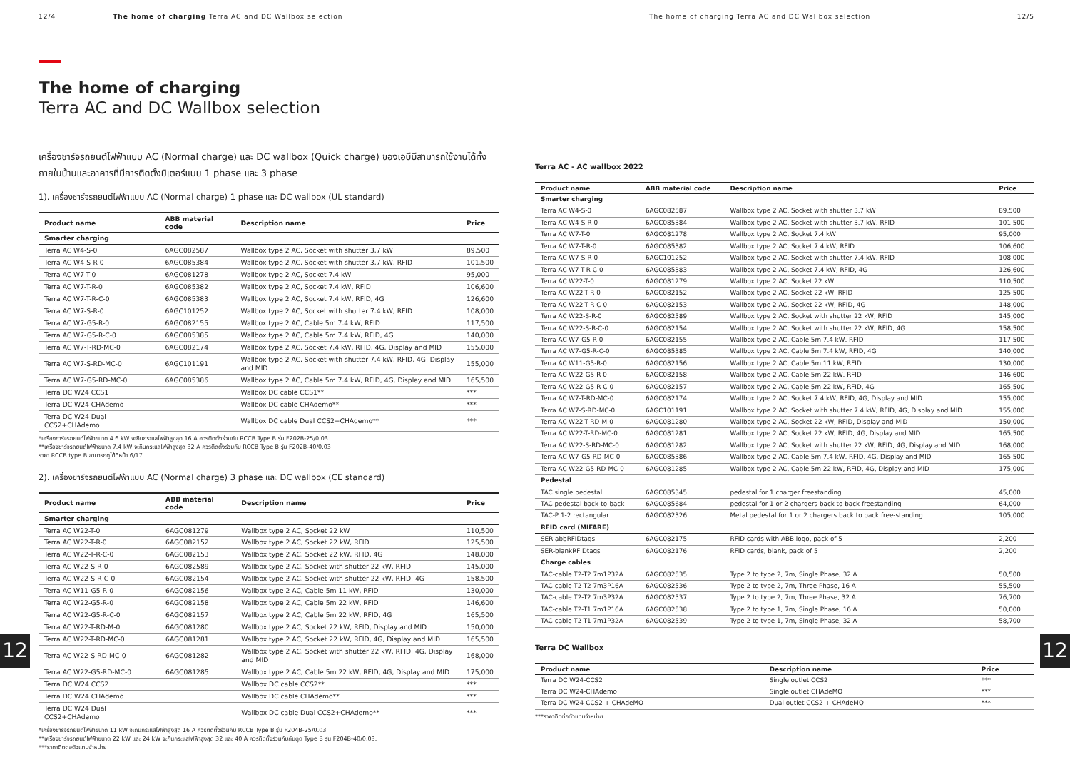12/4 The home of charging Terra AC and DC Wallbox selection
The home of charging
Terra AC and DC Wallbox selection
เครื่องชาร์จรถยนต์ไฟฟ้าแบบ AC (Normal charge) และ DC wallbox (Quick charge) ของเอบีบีสามารถใช้งานได้ทั้ง
ภายในบ้านและอาคารที่มีการติดตั้งมิเตอร์แบบ 1 phase และ 3 phase
1). เครื่องชาร์จรถยนต์ไฟฟ้าแบบ AC (Normal charge) 1 phase และ DC wallbox (UL standard)
| Product name | ABB material code | Description name | Price |
| --- | --- | --- | --- |
| Smarter charging | | | |
| Terra AC W4-S-0 | 6AGC082587 | Wallbox type 2 AC, Socket with shutter 3.7 kW | 89,500 |
| Terra AC W4-S-R-0 | 6AGC085384 | Wallbox type 2 AC, Socket with shutter 3.7 kW, RFID | 101,500 |
| Terra AC W7-T-0 | 6AGC081278 | Wallbox type 2 AC, Socket 7.4 kW | 95,000 |
| Terra AC W7-T-R-0 | 6AGC085382 | Wallbox type 2 AC, Socket 7.4 kW, RFID | 106,600 |
| Terra AC W7-T-R-C-0 | 6AGC085383 | Wallbox type 2 AC, Socket 7.4 kW, RFID, 4G | 126,600 |
| Terra AC W7-S-R-0 | 6AGC101252 | Wallbox type 2 AC, Socket with shutter 7.4 kW, RFID | 108,000 |
| Terra AC W7-G5-R-0 | 6AGC082155 | Wallbox type 2 AC, Cable 5m 7.4 kW, RFID | 117,500 |
| Terra AC W7-G5-R-C-0 | 6AGC085385 | Wallbox type 2 AC, Cable 5m 7.4 kW, RFID, 4G | 140,000 |
| Terra AC W7-T-RD-MC-0 | 6AGC082174 | Wallbox type 2 AC, Socket 7.4 kW, RFID, 4G, Display and MID | 155,000 |
| Terra AC W7-S-RD-MC-0 | 6AGC101191 | Wallbox type 2 AC, Socket with shutter 7.4 kW, RFID, 4G, Display and MID | 155,000 |
| Terra AC W7-G5-RD-MC-0 | 6AGC085386 | Wallbox type 2 AC, Cable 5m 7.4 kW, RFID, 4G, Display and MID | 165,500 |
| Terra DC W24 CCS1 | | Wallbox DC cable CCS1** | *** |
| Terra DC W24 CHAdemo | | Wallbox DC cable CHAdemo** | *** |
| Terra DC W24 Dual CCS2+CHAdemo | | Wallbox DC cable Dual CCS2+CHAdemo** | *** |
*เครื่องชาร์จรถยนต์ไฟฟ้าขนาด 4.6 kW จะกินกระแสไฟฟ้าสูงสุด 16 A ควรติดตั้งร่วมกับ RCCB Type B รุ่น F202B-25/0.03
**เครื่องชาร์จรถยนต์ไฟฟ้าขนาด 7.4 kW จะกินกระแสไฟฟ้าสูงสุด 32 A ควรติดตั้งร่วมกับ RCCB Type B รุ่น F202B-40/0.03
ราคา RCCB type B สามารถดูได้ที่หน้า 6/17
2). เครื่องชาร์จรถยนต์ไฟฟ้าแบบ AC (Normal charge) 3 phase และ DC wallbox (CE standard)
| Product name | ABB material code | Description name | Price |
| --- | --- | --- | --- |
| Smarter charging | | | |
| Terra AC W22-T-0 | 6AGC081279 | Wallbox type 2 AC, Socket 22 kW | 110,500 |
| Terra AC W22-T-R-0 | 6AGC082152 | Wallbox type 2 AC, Socket 22 kW, RFID | 125,500 |
| Terra AC W22-T-R-C-0 | 6AGC082153 | Wallbox type 2 AC, Socket 22 kW, RFID, 4G | 148,000 |
| Terra AC W22-S-R-0 | 6AGC082589 | Wallbox type 2 AC, Socket with shutter 22 kW, RFID | 145,000 |
| Terra AC W22-S-R-C-0 | 6AGC082154 | Wallbox type 2 AC, Socket with shutter 22 kW, RFID, 4G | 158,500 |
| Terra AC W11-G5-R-0 | 6AGC082156 | Wallbox type 2 AC, Cable 5m 11 kW, RFID | 130,000 |
| Terra AC W22-G5-R-0 | 6AGC082158 | Wallbox type 2 AC, Cable 5m 22 kW, RFID | 146,600 |
| Terra AC W22-G5-R-C-0 | 6AGC082157 | Wallbox type 2 AC, Cable 5m 22 kW, RFID, 4G | 165,500 |
| Terra AC W22-T-RD-M-0 | 6AGC081280 | Wallbox type 2 AC, Socket 22 kW, RFID, Display and MID | 150,000 |
| Terra AC W22-T-RD-MC-0 | 6AGC081281 | Wallbox type 2 AC, Socket 22 kW, RFID, 4G, Display and MID | 165,500 |
| Terra AC W22-S-RD-MC-0 | 6AGC081282 | Wallbox type 2 AC, Socket with shutter 22 kW, RFID, 4G, Display and MID | 168,000 |
| Terra AC W22-G5-RD-MC-0 | 6AGC081285 | Wallbox type 2 AC, Cable 5m 22 kW, RFID, 4G, Display and MID | 175,000 |
| Terra DC W24 CCS2 | | Wallbox DC cable CCS2** | *** |
| Terra DC W24 CHAdemo | | Wallbox DC cable CHAdemo** | *** |
| Terra DC W24 Dual CCS2+CHAdemo | | Wallbox DC cable Dual CCS2+CHAdemo** | *** |
*เครื่องชาร์จรถยนต์ไฟฟ้าขนาด 11 kW จะกินกระแสไฟฟ้าสูงสุด 16 A ควรติดตั้งร่วมกับ RCCB Type B รุ่น F204B-25/0.03
**เครื่องชาร์จรถยนต์ไฟฟ้าขนาด 22 kW และ 24 kW จะกินกระแสไฟฟ้าสูงสุด 32 และ 40 A ควรติดตั้งร่วมกับกันดูด Type B รุ่น F204B-40/0.03.
***ราคาติดต่อตัวแทนจำหน่าย
The home of charging Terra AC and DC Wallbox selection 12/5
Terra AC - AC wallbox 2022
| Product name | ABB material code | Description name | Price |
| --- | --- | --- | --- |
| Smarter charging | | | |
| Terra AC W4-S-0 | 6AGC082587 | Wallbox type 2 AC, Socket with shutter 3.7 kW | 89,500 |
| Terra AC W4-S-R-0 | 6AGC085384 | Wallbox type 2 AC, Socket with shutter 3.7 kW, RFID | 101,500 |
| Terra AC W7-T-0 | 6AGC081278 | Wallbox type 2 AC, Socket 7.4 kW | 95,000 |
| Terra AC W7-T-R-0 | 6AGC085382 | Wallbox type 2 AC, Socket 7.4 kW, RFID | 106,600 |
| Terra AC W7-S-R-0 | 6AGC101252 | Wallbox type 2 AC, Socket with shutter 7.4 kW, RFID | 108,000 |
| Terra AC W7-T-R-C-0 | 6AGC085383 | Wallbox type 2 AC, Socket 7.4 kW, RFID, 4G | 126,600 |
| Terra AC W22-T-0 | 6AGC081279 | Wallbox type 2 AC, Socket 22 kW | 110,500 |
| Terra AC W22-T-R-0 | 6AGC082152 | Wallbox type 2 AC, Socket 22 kW, RFID | 125,500 |
| Terra AC W22-T-R-C-0 | 6AGC082153 | Wallbox type 2 AC, Socket 22 kW, RFID, 4G | 148,000 |
| Terra AC W22-S-R-0 | 6AGC082589 | Wallbox type 2 AC, Socket with shutter 22 kW, RFID | 145,000 |
| Terra AC W22-S-R-C-0 | 6AGC082154 | Wallbox type 2 AC, Socket with shutter 22 kW, RFID, 4G | 158,500 |
| Terra AC W7-G5-R-0 | 6AGC082155 | Wallbox type 2 AC, Cable 5m 7.4 kW, RFID | 117,500 |
| Terra AC W7-G5-R-C-0 | 6AGC085385 | Wallbox type 2 AC, Cable 5m 7.4 kW, RFID, 4G | 140,000 |
| Terra AC W11-G5-R-0 | 6AGC082156 | Wallbox type 2 AC, Cable 5m 11 kW, RFID | 130,000 |
| Terra AC W22-G5-R-0 | 6AGC082158 | Wallbox type 2 AC, Cable 5m 22 kW, RFID | 146,600 |
| Terra AC W22-G5-R-C-0 | 6AGC082157 | Wallbox type 2 AC, Cable 5m 22 kW, RFID, 4G | 165,500 |
| Terra AC W7-T-RD-MC-0 | 6AGC082174 | Wallbox type 2 AC, Socket 7.4 kW, RFID, 4G, Display and MID | 155,000 |
| Terra AC W7-S-RD-MC-0 | 6AGC101191 | Wallbox type 2 AC, Socket with shutter 7.4 kW, RFID, 4G, Display and MID | 155,000 |
| Terra AC W22-T-RD-M-0 | 6AGC081280 | Wallbox type 2 AC, Socket 22 kW, RFID, Display and MID | 150,000 |
| Terra AC W22-T-RD-MC-0 | 6AGC081281 | Wallbox type 2 AC, Socket 22 kW, RFID, 4G, Display and MID | 165,500 |
| Terra AC W22-S-RD-MC-0 | 6AGC081282 | Wallbox type 2 AC, Socket with shutter 22 kW, RFID, 4G, Display and MID | 168,000 |
| Terra AC W7-G5-RD-MC-0 | 6AGC085386 | Wallbox type 2 AC, Cable 5m 7.4 kW, RFID, 4G, Display and MID | 165,500 |
| Terra AC W22-G5-RD-MC-0 | 6AGC081285 | Wallbox type 2 AC, Cable 5m 22 kW, RFID, 4G, Display and MID | 175,000 |
| Pedestal | | | |
| TAC single pedestal | 6AGC085345 | pedestal for 1 charger freestanding | 45,000 |
| TAC pedestal back-to-back | 6AGC085684 | pedestal for 1 or 2 chargers back to back freestanding | 64,000 |
| TAC-P 1-2 rectangular | 6AGC082326 | Metal pedestal for 1 or 2 chargers back to back free-standing | 105,000 |
| RFID card (MIFARE) | | | |
| SER-abbRFIDtags | 6AGC082175 | RFID cards with ABB logo, pack of 5 | 2,200 |
| SER-blankRFIDtags | 6AGC082176 | RFID cards, blank, pack of 5 | 2,200 |
| Charge cables | | | |
| TAC-cable T2-T2 7m1P32A | 6AGC082535 | Type 2 to type 2, 7m, Single Phase, 32 A | 50,500 |
| TAC-cable T2-T2 7m3P16A | 6AGC082536 | Type 2 to type 2, 7m, Three Phase, 16 A | 55,500 |
| TAC-cable T2-T2 7m3P32A | 6AGC082537 | Type 2 to type 2, 7m, Three Phase, 32 A | 76,700 |
| TAC-cable T2-T1 7m1P16A | 6AGC082538 | Type 2 to type 1, 7m, Single Phase, 16 A | 50,000 |
| TAC-cable T2-T1 7m1P32A | 6AGC082539 | Type 2 to type 1, 7m, Single Phase, 32 A | 58,700 |
Terra DC Wallbox
| Product name | Description name | Price |
| --- | --- | --- |
| Terra DC W24-CCS2 | Single outlet CCS2 | *** |
| Terra DC W24-CHAdemo | Single outlet CHAdeMO | *** |
| Terra DC W24-CCS2 + CHAdeMO | Dual outlet CCS2 + CHAdeMO | *** |
***ราคาติดต่อตัวแทนจำหน่าย
12 12